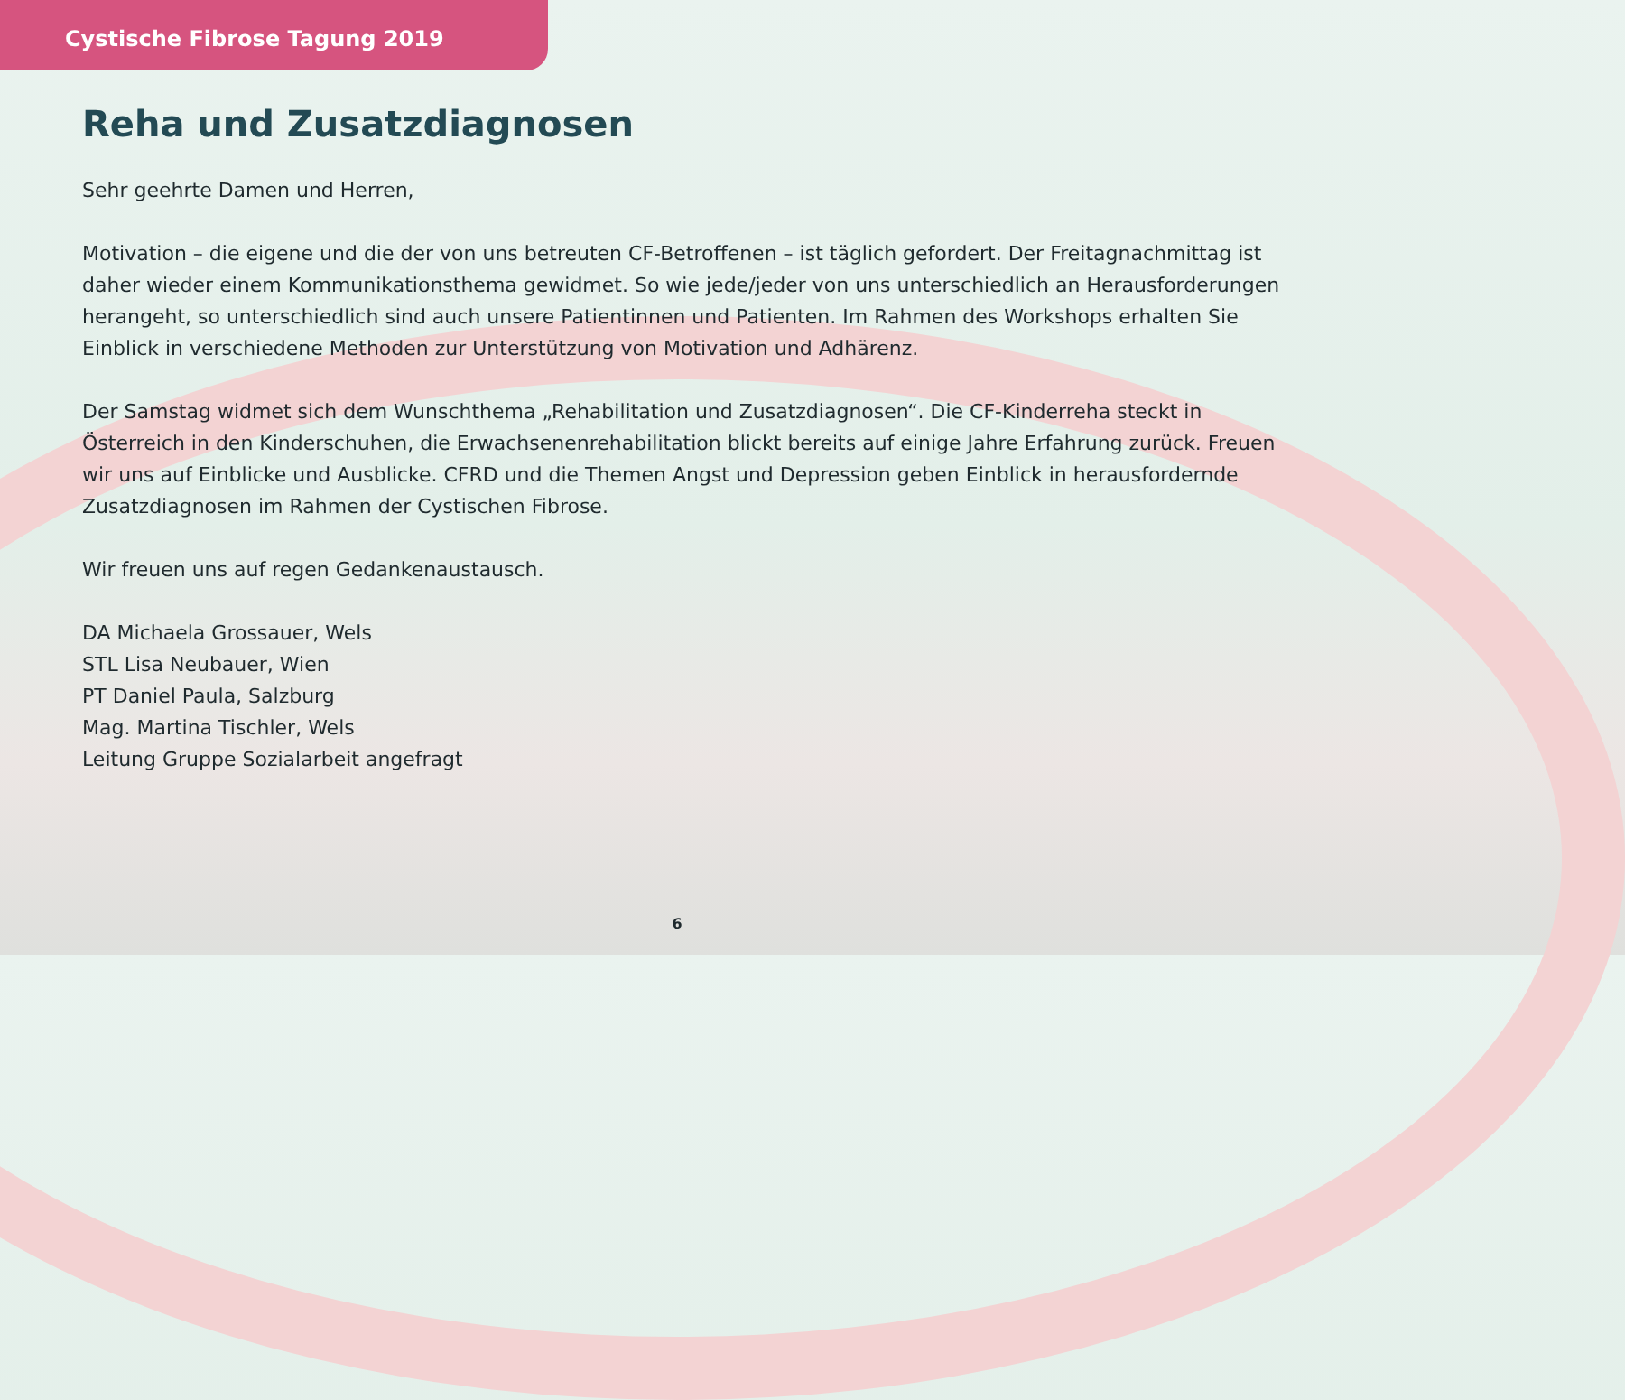Cystische Fibrose Tagung 2019
Reha und Zusatzdiagnosen
Sehr geehrte Damen und Herren,
Motivation – die eigene und die der von uns betreuten CF-Betroffenen – ist täglich gefordert. Der Freitagnachmittag ist daher wieder einem Kommunikationsthema gewidmet. So wie jede/jeder von uns unterschiedlich an Herausforderungen herangeht, so unterschiedlich sind auch unsere Patientinnen und Patienten. Im Rahmen des Workshops erhalten Sie Einblick in verschiedene Methoden zur Unterstützung von Motivation und Adhärenz.
Der Samstag widmet sich dem Wunschthema „Rehabilitation und Zusatzdiagnosen“. Die CF-Kinderreha steckt in Österreich in den Kinderschuhen, die Erwachsenenrehabilitation blickt bereits auf einige Jahre Erfahrung zurück. Freuen wir uns auf Einblicke und Ausblicke. CFRD und die Themen Angst und Depression geben Einblick in herausfordernde Zusatzdiagnosen im Rahmen der Cystischen Fibrose.
Wir freuen uns auf regen Gedankenaustausch.
DA Michaela Grossauer, Wels
STL Lisa Neubauer, Wien
PT Daniel Paula, Salzburg
Mag. Martina Tischler, Wels
Leitung Gruppe Sozialarbeit angefragt
6